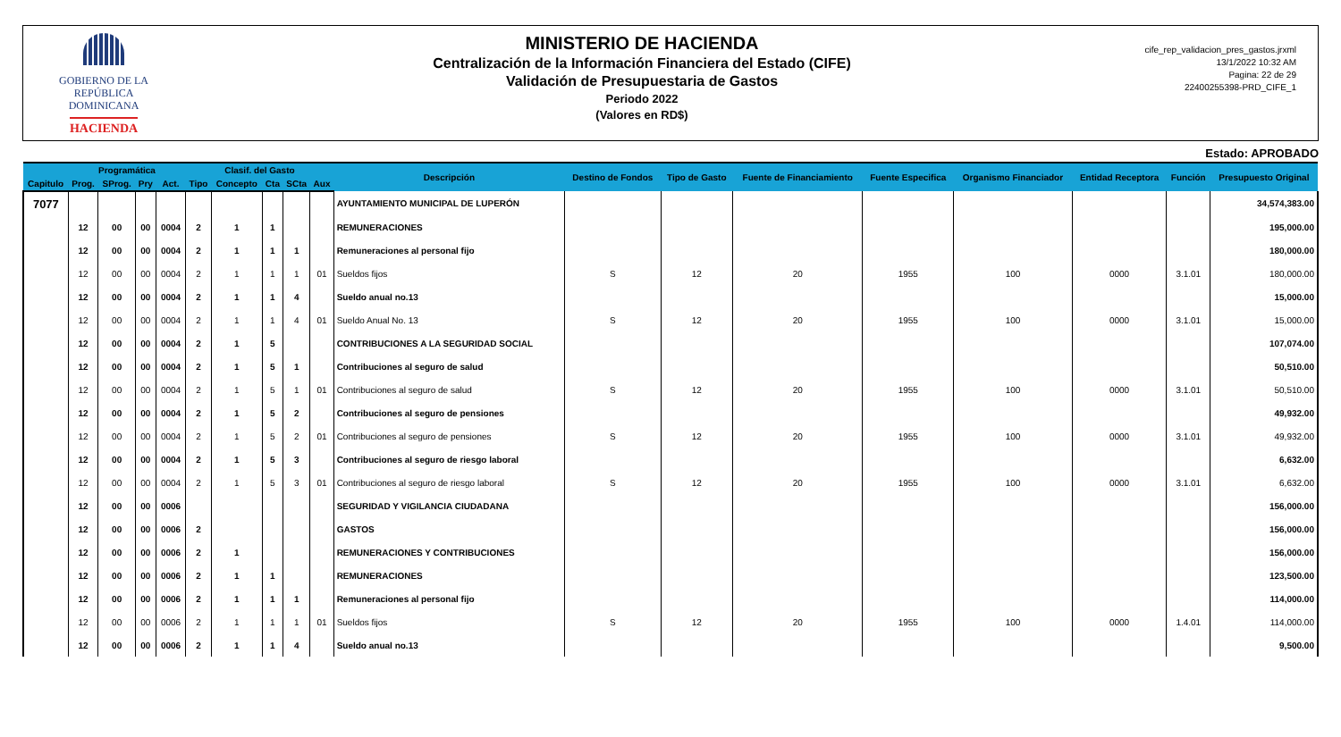GOBIERNO DE LA
REPÚBLICA
DOMINICANA
HACIENDA
MINISTERIO DE HACIENDA
Centralización de la Información Financiera del Estado (CIFE)
Validación de Presupuestaria de Gastos
Periodo 2022
(Valores en RD$)
cife_rep_validacion_pres_gastos.jrxml
13/1/2022 10:32 AM
Pagina: 22 de 29
22400255398-PRD_CIFE_1
Estado: APROBADO
| | Programática | | | | Clasif. del Gasto | | | | | Descripción | Destino de Fondos | Tipo de Gasto | Fuente de Financiamiento | Fuente Especifica | Organismo Financiador | Entidad Receptora | Función | Presupuesto Original |
| --- | --- | --- | --- | --- | --- | --- | --- | --- | --- | --- | --- | --- | --- | --- | --- | --- | --- | --- |
| Capitulo | Prog. | SProg. | Pry | Act. | Tipo | Concepto | Cta | SCta | Aux | | | | | | | | | |
| 7077 | | | | | | | | | | AYUNTAMIENTO MUNICIPAL DE LUPERÓN | | | | | | | | 34,574,383.00 |
| | 12 | 00 | 00 | 0004 | 2 | 1 | 1 | | | REMUNERACIONES | | | | | | | | 195,000.00 |
| | 12 | 00 | 00 | 0004 | 2 | 1 | 1 | 1 | | Remuneraciones al personal fijo | | | | | | | | 180,000.00 |
| | 12 | 00 | 00 | 0004 | 2 | 1 | 1 | 1 | 01 | Sueldos fijos | S | 12 | 20 | 1955 | 100 | 0000 | 3.1.01 | 180,000.00 |
| | 12 | 00 | 00 | 0004 | 2 | 1 | 1 | 4 | | Sueldo anual no.13 | | | | | | | | 15,000.00 |
| | 12 | 00 | 00 | 0004 | 2 | 1 | 1 | 4 | 01 | Sueldo Anual No. 13 | S | 12 | 20 | 1955 | 100 | 0000 | 3.1.01 | 15,000.00 |
| | 12 | 00 | 00 | 0004 | 2 | 1 | 5 | | | CONTRIBUCIONES A LA SEGURIDAD SOCIAL | | | | | | | | 107,074.00 |
| | 12 | 00 | 00 | 0004 | 2 | 1 | 5 | 1 | | Contribuciones al seguro de salud | | | | | | | | 50,510.00 |
| | 12 | 00 | 00 | 0004 | 2 | 1 | 5 | 1 | 01 | Contribuciones al seguro de salud | S | 12 | 20 | 1955 | 100 | 0000 | 3.1.01 | 50,510.00 |
| | 12 | 00 | 00 | 0004 | 2 | 1 | 5 | 2 | | Contribuciones al seguro de pensiones | | | | | | | | 49,932.00 |
| | 12 | 00 | 00 | 0004 | 2 | 1 | 5 | 2 | 01 | Contribuciones al seguro de pensiones | S | 12 | 20 | 1955 | 100 | 0000 | 3.1.01 | 49,932.00 |
| | 12 | 00 | 00 | 0004 | 2 | 1 | 5 | 3 | | Contribuciones al seguro de riesgo laboral | | | | | | | | 6,632.00 |
| | 12 | 00 | 00 | 0004 | 2 | 1 | 5 | 3 | 01 | Contribuciones al seguro de riesgo laboral | S | 12 | 20 | 1955 | 100 | 0000 | 3.1.01 | 6,632.00 |
| | 12 | 00 | 00 | 0006 | | | | | | SEGURIDAD Y VIGILANCIA CIUDADANA | | | | | | | | 156,000.00 |
| | 12 | 00 | 00 | 0006 | 2 | | | | | GASTOS | | | | | | | | 156,000.00 |
| | 12 | 00 | 00 | 0006 | 2 | 1 | | | | REMUNERACIONES Y CONTRIBUCIONES | | | | | | | | 156,000.00 |
| | 12 | 00 | 00 | 0006 | 2 | 1 | 1 | | | REMUNERACIONES | | | | | | | | 123,500.00 |
| | 12 | 00 | 00 | 0006 | 2 | 1 | 1 | 1 | | Remuneraciones al personal fijo | | | | | | | | 114,000.00 |
| | 12 | 00 | 00 | 0006 | 2 | 1 | 1 | 1 | 01 | Sueldos fijos | S | 12 | 20 | 1955 | 100 | 0000 | 1.4.01 | 114,000.00 |
| | 12 | 00 | 00 | 0006 | 2 | 1 | 1 | 4 | | Sueldo anual no.13 | | | | | | | | 9,500.00 |